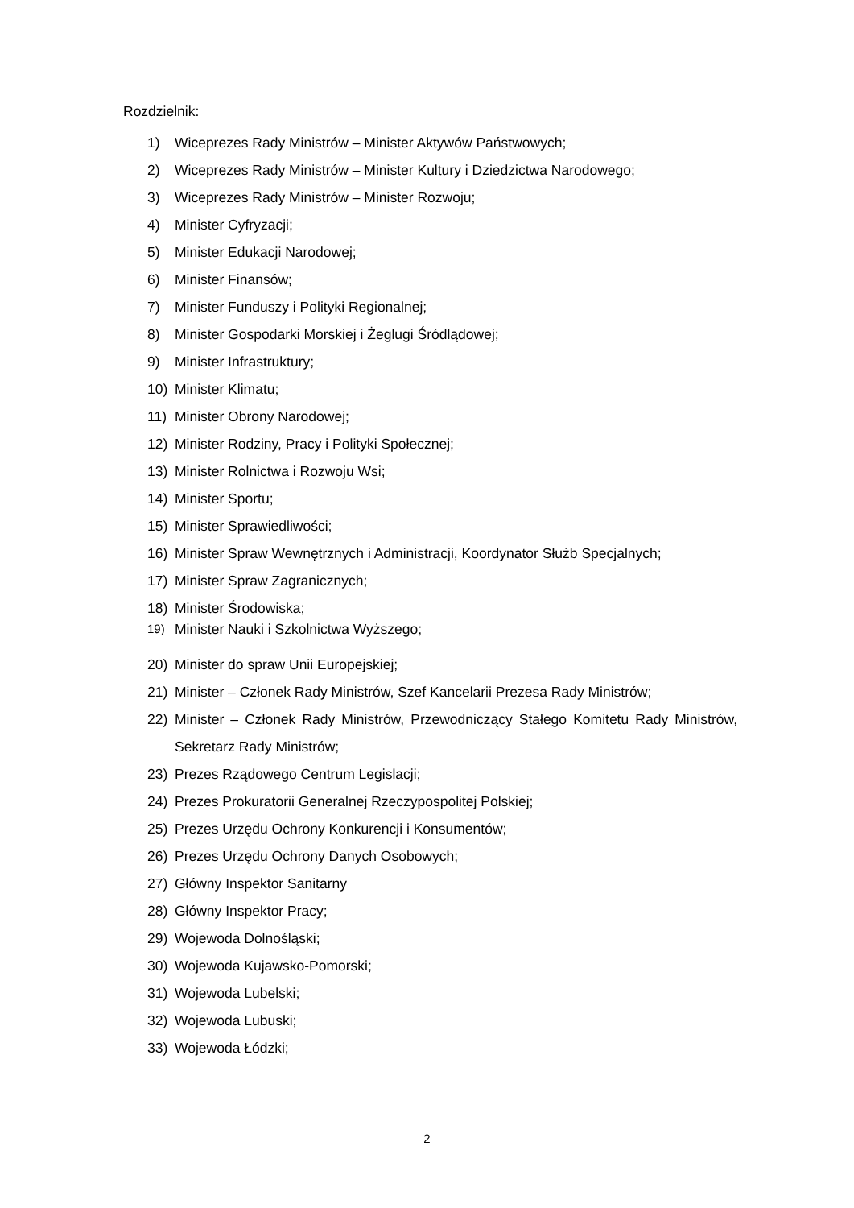Rozdzielnik:
1) Wiceprezes Rady Ministrów – Minister Aktywów Państwowych;
2) Wiceprezes Rady Ministrów – Minister Kultury i Dziedzictwa Narodowego;
3) Wiceprezes Rady Ministrów – Minister Rozwoju;
4) Minister Cyfryzacji;
5) Minister Edukacji Narodowej;
6) Minister Finansów;
7) Minister Funduszy i Polityki Regionalnej;
8) Minister Gospodarki Morskiej i Żeglugi Śródlądowej;
9) Minister Infrastruktury;
10) Minister Klimatu;
11) Minister Obrony Narodowej;
12) Minister Rodziny, Pracy i Polityki Społecznej;
13) Minister Rolnictwa i Rozwoju Wsi;
14) Minister Sportu;
15) Minister Sprawiedliwości;
16) Minister Spraw Wewnętrznych i Administracji, Koordynator Służb Specjalnych;
17) Minister Spraw Zagranicznych;
18) Minister Środowiska;
19) Minister Nauki i Szkolnictwa Wyższego;
20) Minister do spraw Unii Europejskiej;
21) Minister – Członek Rady Ministrów, Szef Kancelarii Prezesa Rady Ministrów;
22) Minister – Członek Rady Ministrów, Przewodniczący Stałego Komitetu Rady Ministrów, Sekretarz Rady Ministrów;
23) Prezes Rządowego Centrum Legislacji;
24) Prezes Prokuratorii Generalnej Rzeczypospolitej Polskiej;
25) Prezes Urzędu Ochrony Konkurencji i Konsumentów;
26) Prezes Urzędu Ochrony Danych Osobowych;
27) Główny Inspektor Sanitarny
28) Główny Inspektor Pracy;
29) Wojewoda Dolnośląski;
30) Wojewoda Kujawsko-Pomorski;
31) Wojewoda Lubelski;
32) Wojewoda Lubuski;
33) Wojewoda Łódzki;
2